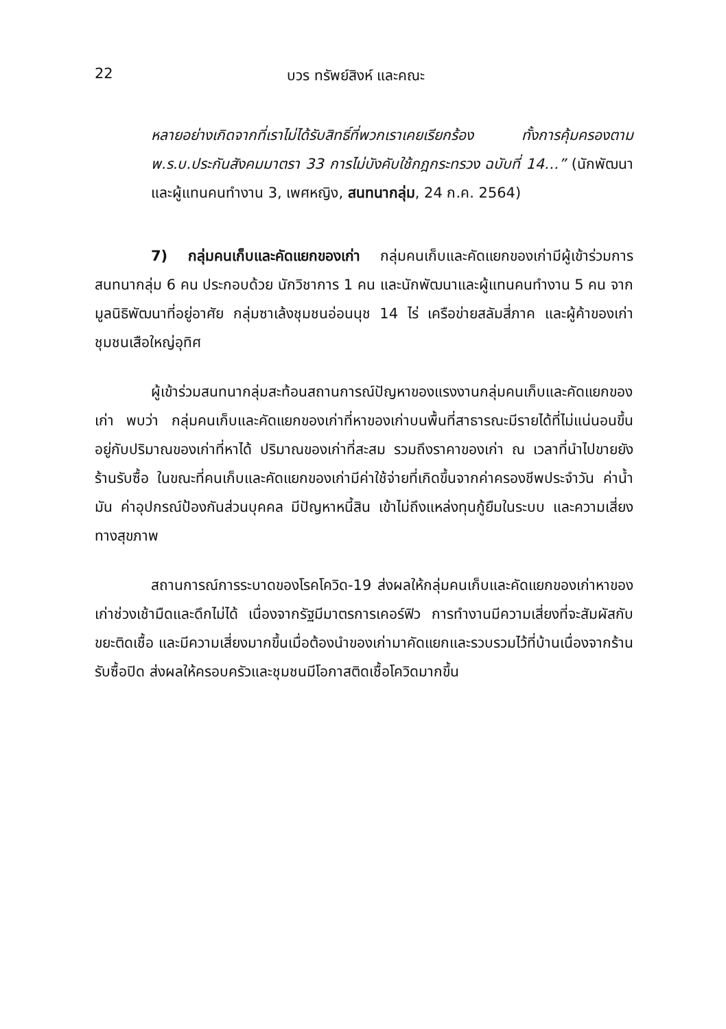22 บวร ทรัพย์สิงห์ และคณะ
หลายอย่างเกิดจากที่เราไม่ได้รับสิทธิ์ที่พวกเราเคยเรียกร้อง ทั้งการคุ้มครองตาม พ.ร.บ.ประกันสังคมมาตรา 33 การไม่บังคับใช้กฎกระทรวง ฉบับที่ 14…” (นักพัฒนาและผู้แทนคนทำงาน 3, เพศหญิง, สนทนากลุ่ม, 24 ก.ค. 2564)
7) กลุ่มคนเก็บและคัดแยกของเก่า กลุ่มคนเก็บและคัดแยกของเก่ามีผู้เข้าร่วมการสนทนากลุ่ม 6 คน ประกอบด้วย นักวิชาการ 1 คน และนักพัฒนาและผู้แทนคนทำงาน 5 คน จากมูลนิธิพัฒนาที่อยู่อาศัย กลุ่มซาเล้งชุมชนอ่อนนุช 14 ไร่ เครือข่ายสลัมสี่ภาค และผู้ค้าของเก่าชุมชนเสือใหญ่อุทิศ
ผู้เข้าร่วมสนทนากลุ่มสะท้อนสถานการณ์ปัญหาของแรงงานกลุ่มคนเก็บและคัดแยกของเก่า พบว่า กลุ่มคนเก็บและคัดแยกของเก่าที่หาของเก่าบนพื้นที่สาธารณะมีรายได้ที่ไม่แน่นอนขึ้นอยู่กับปริมาณของเก่าที่หาได้ ปริมาณของเก่าที่สะสม รวมถึงราคาของเก่า ณ เวลาที่นำไปขายยังร้านรับซื้อ ในขณะที่คนเก็บและคัดแยกของเก่ามีค่าใช้จ่ายที่เกิดขึ้นจากค่าครองชีพประจำวัน ค่าน้ำมัน ค่าอุปกรณ์ป้องกันส่วนบุคคล มีปัญหาหนี้สิน เข้าไม่ถึงแหล่งทุนกู้ยืมในระบบ และความเสี่ยงทางสุขภาพ
สถานการณ์การระบาดของโรคโควิด-19 ส่งผลให้กลุ่มคนเก็บและคัดแยกของเก่าหาของเก่าช่วงเช้ามืดและดึกไม่ได้ เนื่องจากรัฐมีมาตรการเคอร์ฟิว การทำงานมีความเสี่ยงที่จะสัมผัสกับขยะติดเชื้อ และมีความเสี่ยงมากขึ้นเมื่อต้องนำของเก่ามาคัดแยกและรวบรวมไว้ที่บ้านเนื่องจากร้านรับซื้อปิด ส่งผลให้ครอบครัวและชุมชนมีโอกาสติดเชื้อโควิดมากขึ้น